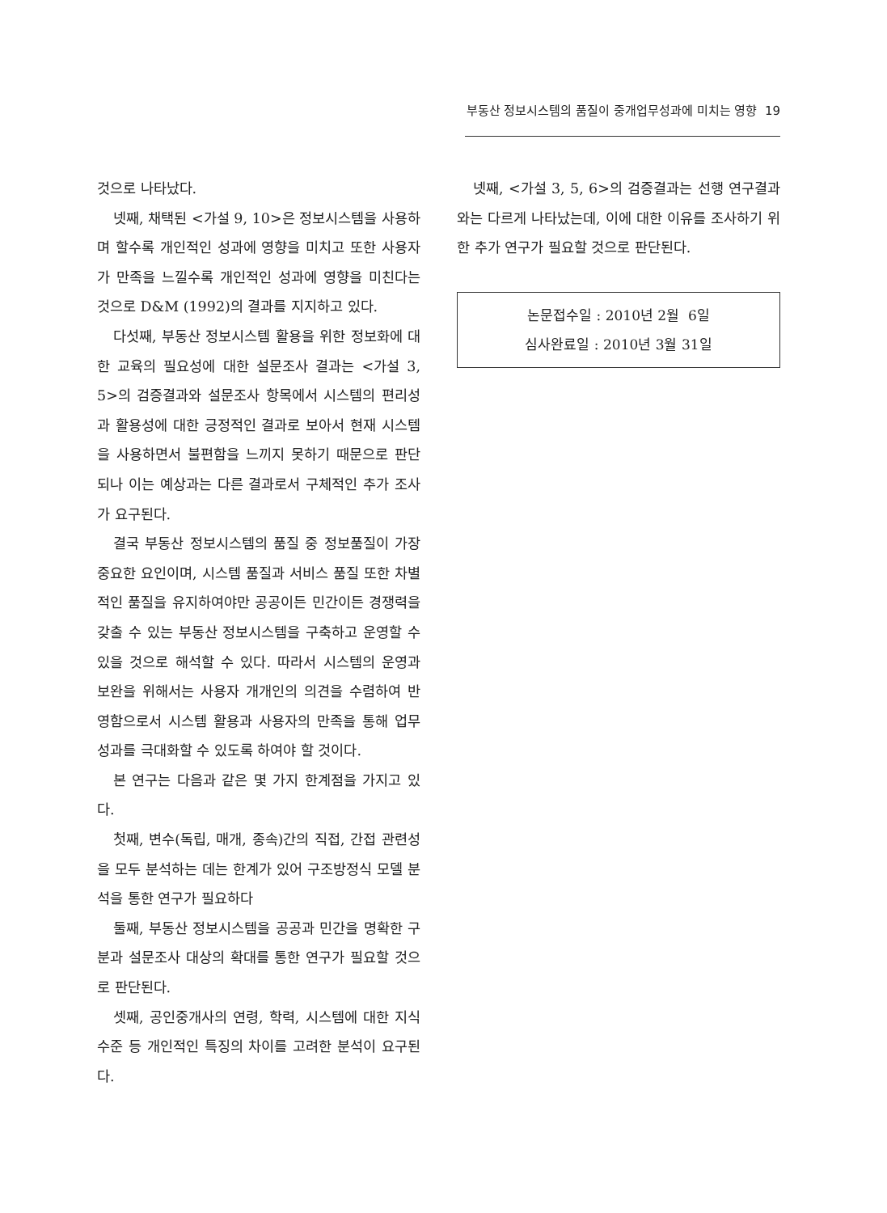부동산 정보시스템의 품질이 중개업무성과에 미치는 영향 19
것으로 나타났다.
넷째, 채택된 <가설 9, 10>은 정보시스템을 사용하며 할수록 개인적인 성과에 영향을 미치고 또한 사용자가 만족을 느낄수록 개인적인 성과에 영향을 미친다는 것으로 D&M (1992)의 결과를 지지하고 있다.
다섯째, 부동산 정보시스템 활용을 위한 정보화에 대한 교육의 필요성에 대한 설문조사 결과는 <가설 3, 5>의 검증결과와 설문조사 항목에서 시스템의 편리성과 활용성에 대한 긍정적인 결과로 보아서 현재 시스템을 사용하면서 불편함을 느끼지 못하기 때문으로 판단되나 이는 예상과는 다른 결과로서 구체적인 추가 조사가 요구된다.
결국 부동산 정보시스템의 품질 중 정보품질이 가장 중요한 요인이며, 시스템 품질과 서비스 품질 또한 차별적인 품질을 유지하여야만 공공이든 민간이든 경쟁력을 갖출 수 있는 부동산 정보시스템을 구축하고 운영할 수 있을 것으로 해석할 수 있다. 따라서 시스템의 운영과 보완을 위해서는 사용자 개개인의 의견을 수렴하여 반영함으로서 시스템 활용과 사용자의 만족을 통해 업무성과를 극대화할 수 있도록 하여야 할 것이다.
본 연구는 다음과 같은 몇 가지 한계점을 가지고 있다.
첫째, 변수(독립, 매개, 종속)간의 직접, 간접 관련성을 모두 분석하는 데는 한계가 있어 구조방정식 모델 분석을 통한 연구가 필요하다
둘째, 부동산 정보시스템을 공공과 민간을 명확한 구분과 설문조사 대상의 확대를 통한 연구가 필요할 것으로 판단된다.
셋째, 공인중개사의 연령, 학력, 시스템에 대한 지식수준 등 개인적인 특징의 차이를 고려한 분석이 요구된다.
넷째, <가설 3, 5, 6>의 검증결과는 선행 연구결과와는 다르게 나타났는데, 이에 대한 이유를 조사하기 위한 추가 연구가 필요할 것으로 판단된다.
논문접수일 : 2010년 2월 6일
심사완료일 : 2010년 3월 31일